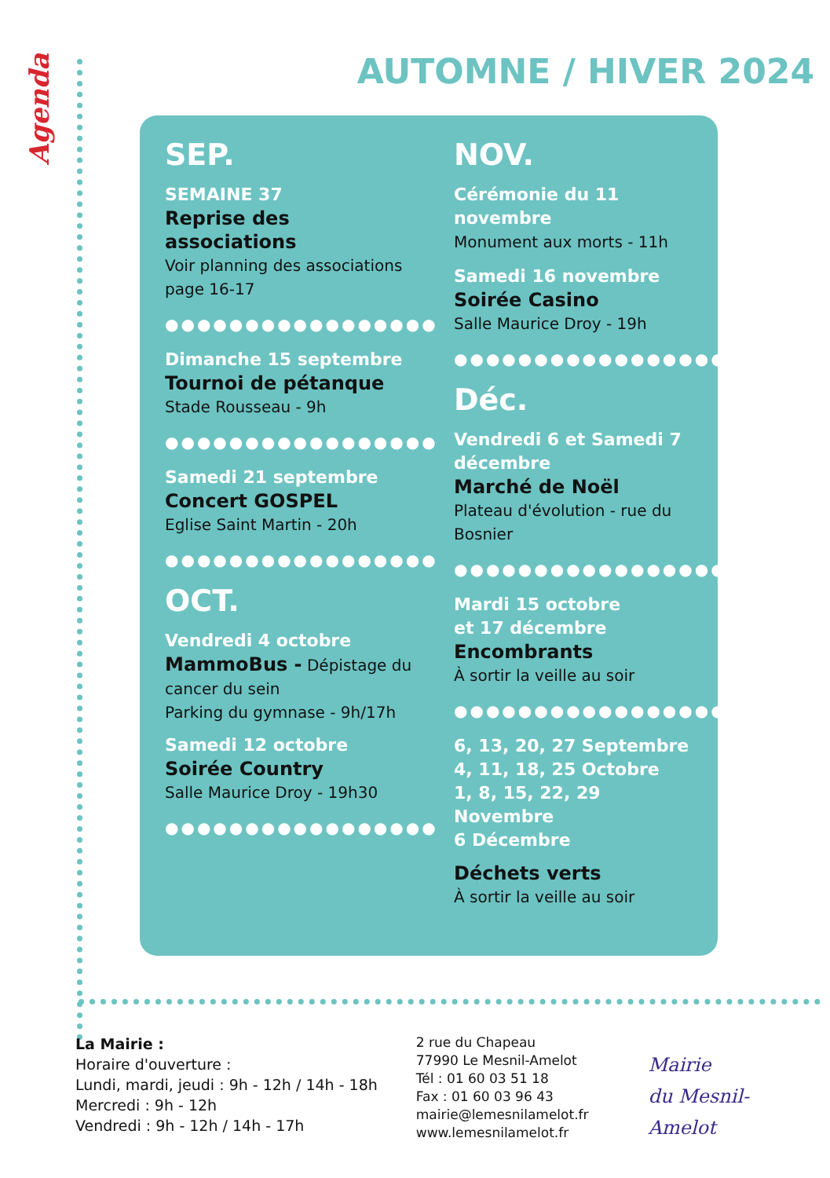Agenda
AUTOMNE / HIVER 2024
SEP.
SEMAINE 37
Reprise des associations
Voir planning des associations page 16-17
●●●●●●●●●●●●●●●●●
Dimanche 15 septembre
Tournoi de pétanque
Stade Rousseau - 9h
●●●●●●●●●●●●●●●●●
Samedi 21 septembre
Concert GOSPEL
Eglise Saint Martin - 20h
●●●●●●●●●●●●●●●●●
OCT.
Vendredi 4 octobre
MammoBus - Dépistage du cancer du sein
Parking du gymnase - 9h/17h
Samedi 12 octobre
Soirée Country
Salle Maurice Droy - 19h30
●●●●●●●●●●●●●●●●●
NOV.
Cérémonie du 11 novembre
Monument aux morts - 11h
Samedi 16 novembre
Soirée Casino
Salle Maurice Droy - 19h
●●●●●●●●●●●●●●●●●
Déc.
Vendredi 6 et Samedi 7 décembre
Marché de Noël
Plateau d'évolution - rue du Bosnier
●●●●●●●●●●●●●●●●●
Mardi 15 octobre
et 17 décembre
Encombrants
À sortir la veille au soir
●●●●●●●●●●●●●●●●●
6, 13, 20, 27 Septembre
4, 11, 18, 25 Octobre
1, 8, 15, 22, 29 Novembre
6 Décembre
Déchets verts
À sortir la veille au soir
La Mairie :
Horaire d'ouverture :
Lundi, mardi, jeudi : 9h - 12h / 14h - 18h
Mercredi : 9h - 12h
Vendredi : 9h - 12h / 14h - 17h
2 rue du Chapeau
77990 Le Mesnil-Amelot
Tél : 01 60 03 51 18
Fax : 01 60 03 96 43
mairie@lemesnilamelot.fr
www.lemesnilamelot.fr
Mairie
du Mesnil-Amelot